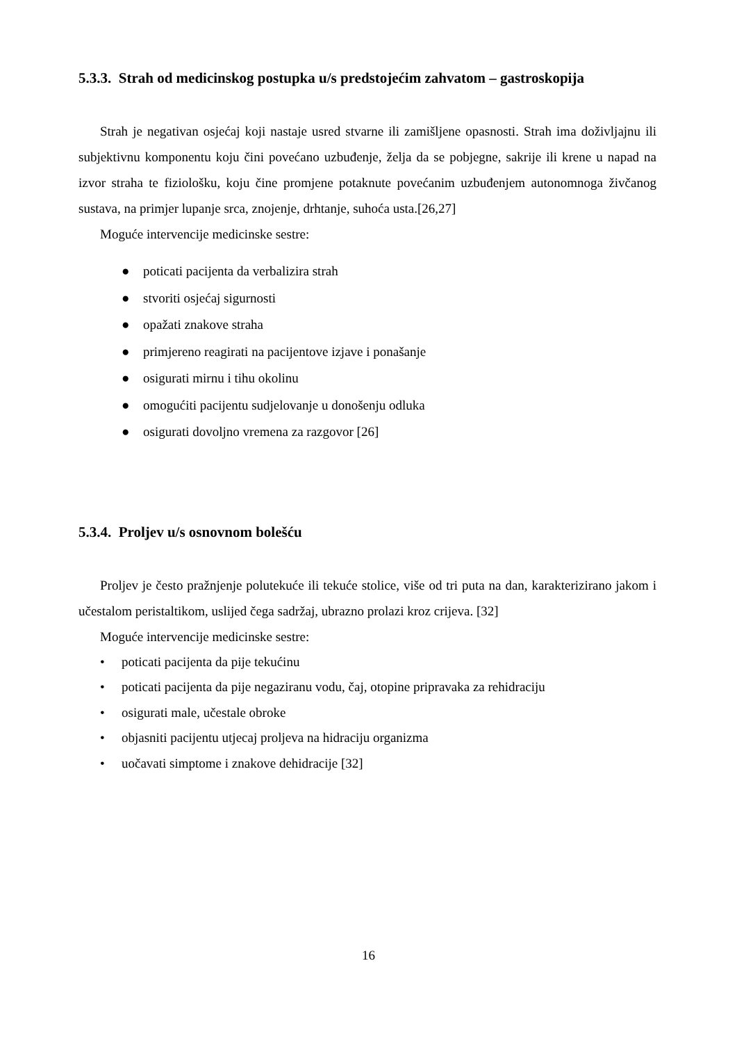5.3.3. Strah od medicinskog postupka u/s predstojećim zahvatom – gastroskopija
Strah je negativan osjećaj koji nastaje usred stvarne ili zamišljene opasnosti. Strah ima doživljajnu ili subjektivnu komponentu koju čini povećano uzbuđenje, želja da se pobjegne, sakrije ili krene u napad na izvor straha te fiziološku, koju čine promjene potaknute povećanim uzbuđenjem autonomnoga živčanog sustava, na primjer lupanje srca, znojenje, drhtanje, suhoća usta.[26,27]
Moguće intervencije medicinske sestre:
● poticati pacijenta da verbalizira strah
● stvoriti osjećaj sigurnosti
● opažati znakove straha
● primjereno reagirati na pacijentove izjave i ponašanje
● osigurati mirnu i tihu okolinu
● omogućiti pacijentu sudjelovanje u donošenju odluka
● osigurati dovoljno vremena za razgovor [26]
5.3.4. Proljev u/s osnovnom bolešću
Proljev je često pražnjenje polutekuće ili tekuće stolice, više od tri puta na dan, karakterizirano jakom i učestalom peristaltikom, uslijed čega sadržaj, ubrazno prolazi kroz crijeva. [32]
Moguće intervencije medicinske sestre:
• poticati pacijenta da pije tekućinu
• poticati pacijenta da pije negaziranu vodu, čaj, otopine pripravaka za rehidraciju
• osigurati male, učestale obroke
• objasniti pacijentu utjecaj proljeva na hidraciju organizma
• uočavati simptome i znakove dehidracije [32]
16